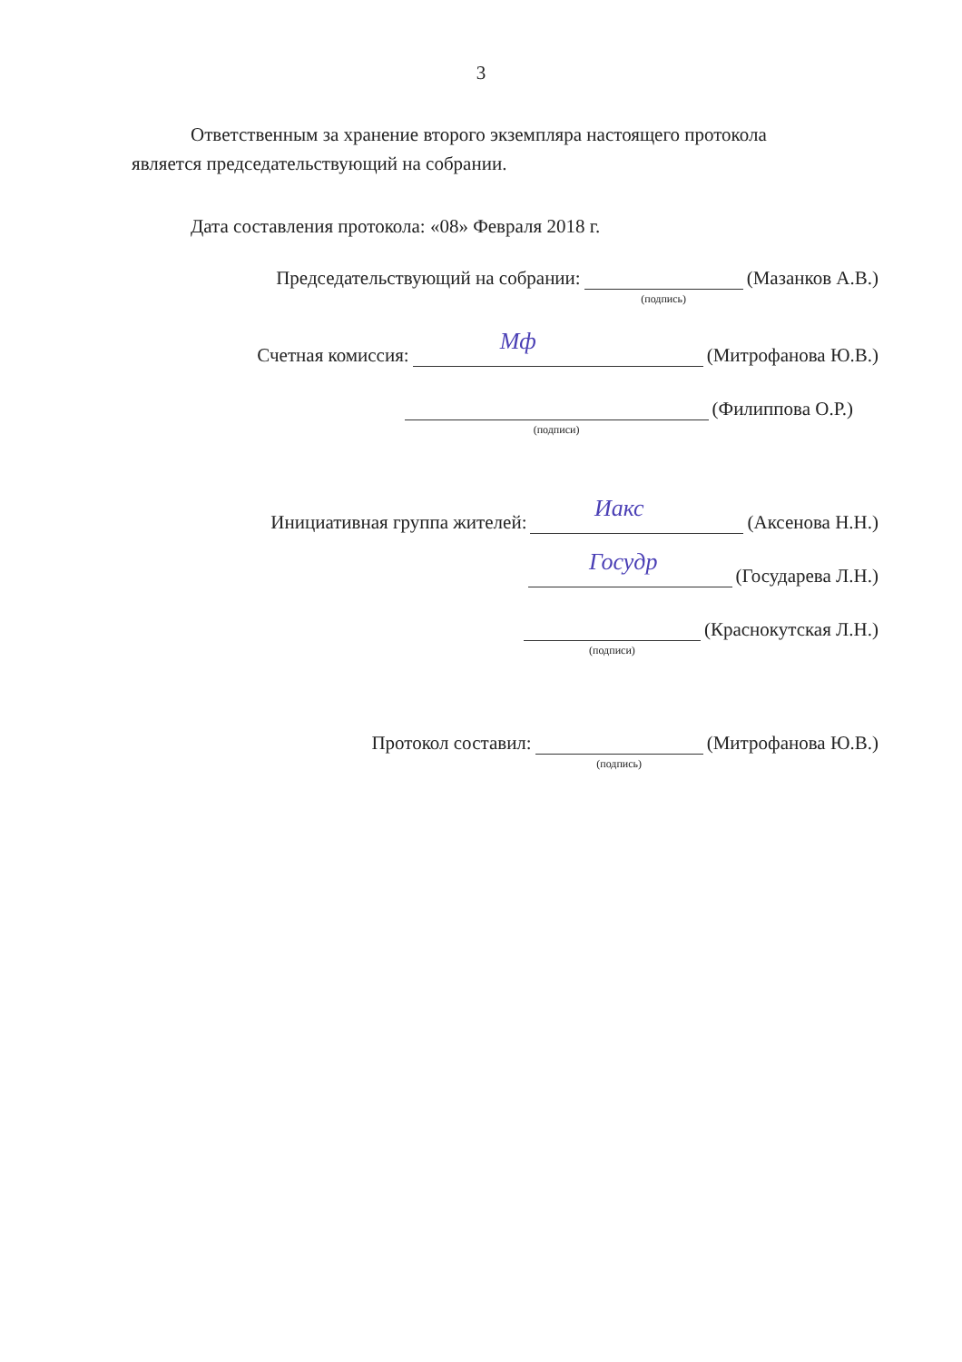3
Ответственным за хранение второго экземпляра настоящего протокола
является председательствующий на собрании.
Дата составления протокола: «08» Февраля 2018 г.
Председательствующий на собрании:
(подпись)
(Мазанков А.В.)
Счетная комиссия:
Мф
(Митрофанова Ю.В.)
(подписи)
(Филиппова О.Р.)
Инициативная группа жителей:
Иакс
(Аксенова Н.Н.)
Госудр
(Государева Л.Н.)
(подписи)
(Краснокутская Л.Н.)
Протокол составил:
(подпись)
(Митрофанова Ю.В.)